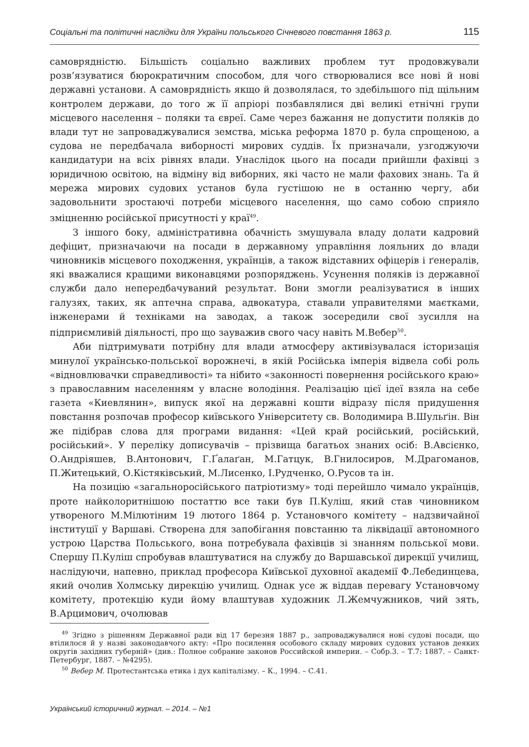Соціальні та політичні наслідки для України польського Січневого повстання 1863 р. 115
самоврядністю. Більшість соціально важливих проблем тут продовжували розв’язуватися бюрократичним способом, для чого створювалися все нові й нові державні установи. А самоврядність якщо й дозволялася, то здебільшого під щільним контролем держави, до того ж її апріорі позбавлялися дві великі етнічні групи місцевого населення – поляки та євреї. Саме через бажання не допустити поляків до влади тут не запроваджувалися земства, міська реформа 1870 р. була спрощеною, а судова не передбачала виборності мирових суддів. Їх призначали, узгоджуючи кандидатури на всіх рівнях влади. Унаслідок цього на посади прийшли фахівці з юридичною освітою, на відміну від виборних, які часто не мали фахових знань. Та й мережа мирових судових установ була густішою не в останню чергу, аби задовольнити зростаючі потреби місцевого населення, що само собою сприяло зміцненню російської присутності у краї<sup>49</sup>.
З іншого боку, адміністративна обачність змушувала владу долати кадровий дефіцит, призначаючи на посади в державному управління лояльних до влади чиновників місцевого походження, українців, а також відставних офіцерів і ґенералів, які вважалися кращими виконавцями розпоряджень. Усунення поляків із державної служби дало непередбачуваний результат. Вони змогли реалізуватися в інших галузях, таких, як аптечна справа, адвокатура, ставали управителями маєтками, інженерами й техніками на заводах, а також зосередили свої зусилля на підприємливій діяльності, про що зауважив свого часу навіть М.Вебер<sup>50</sup>.
Аби підтримувати потрібну для влади атмосферу активізувалася історизація минулої українсько-польської ворожнечі, в якій Російська імперія відвела собі роль «відновлювачки справедливості» та нібито «законності повернення російського краю» з православним населенням у власне володіння. Реалізацію цієї ідеї взяла на себе газета «Киевлянин», випуск якої на державні кошти відразу після придушення повстання розпочав професор київського Університету св. Володимира В.Шульґін. Він же підібрав слова для програми видання: «Цей край російський, російський, російський». У переліку дописувачів – прізвища багатьох знаних осіб: В.Авсієнко, О.Андріяшев, В.Антонович, Г.Ґалаґан, М.Гатцук, В.Гнилосиров, М.Драгоманов, П.Житецький, О.Кістяківський, М.Лисенко, І.Рудченко, О.Русов та ін.
На позицію «загальноросійського патріотизму» тоді перейшло чимало українців, проте найколоритнішою постаттю все таки був П.Куліш, який став чиновником утвореного М.Мілютіним 19 лютого 1864 р. Установчого комітету – надзвичайної інституції у Варшаві. Створена для запобігання повстанню та ліквідації автономного устрою Царства Польського, вона потребувала фахівців зі знанням польської мови. Спершу П.Куліш спробував влаштуватися на службу до Варшавської дирекції училищ, наслідуючи, напевно, приклад професора Київської духовної академії Ф.Лебединцева, який очолив Холмську дирекцію училищ. Однак усе ж віддав перевагу Установчому комітету, протекцію куди йому влаштував художник Л.Жемчужников, чий зять, В.Арцимович, очолював
<sup>49</sup> Згідно з рішенням Державної ради від 17 березня 1887 р., запроваджувалися нові судові посади, що втілилося й у назві законодавчого акту: «Про посилення особового складу мирових судових установ деяких округів західних ґуберній» (див.: Полное собрание законов Российской империи. – Собр.3. – Т.7: 1887. – Санкт-Петербург, 1887. – №4295).
<sup>50</sup> Вебер М. Протестантська етика і дух капіталізму. – К., 1994. – С.41.
Український історичний журнал. – 2014. – №1